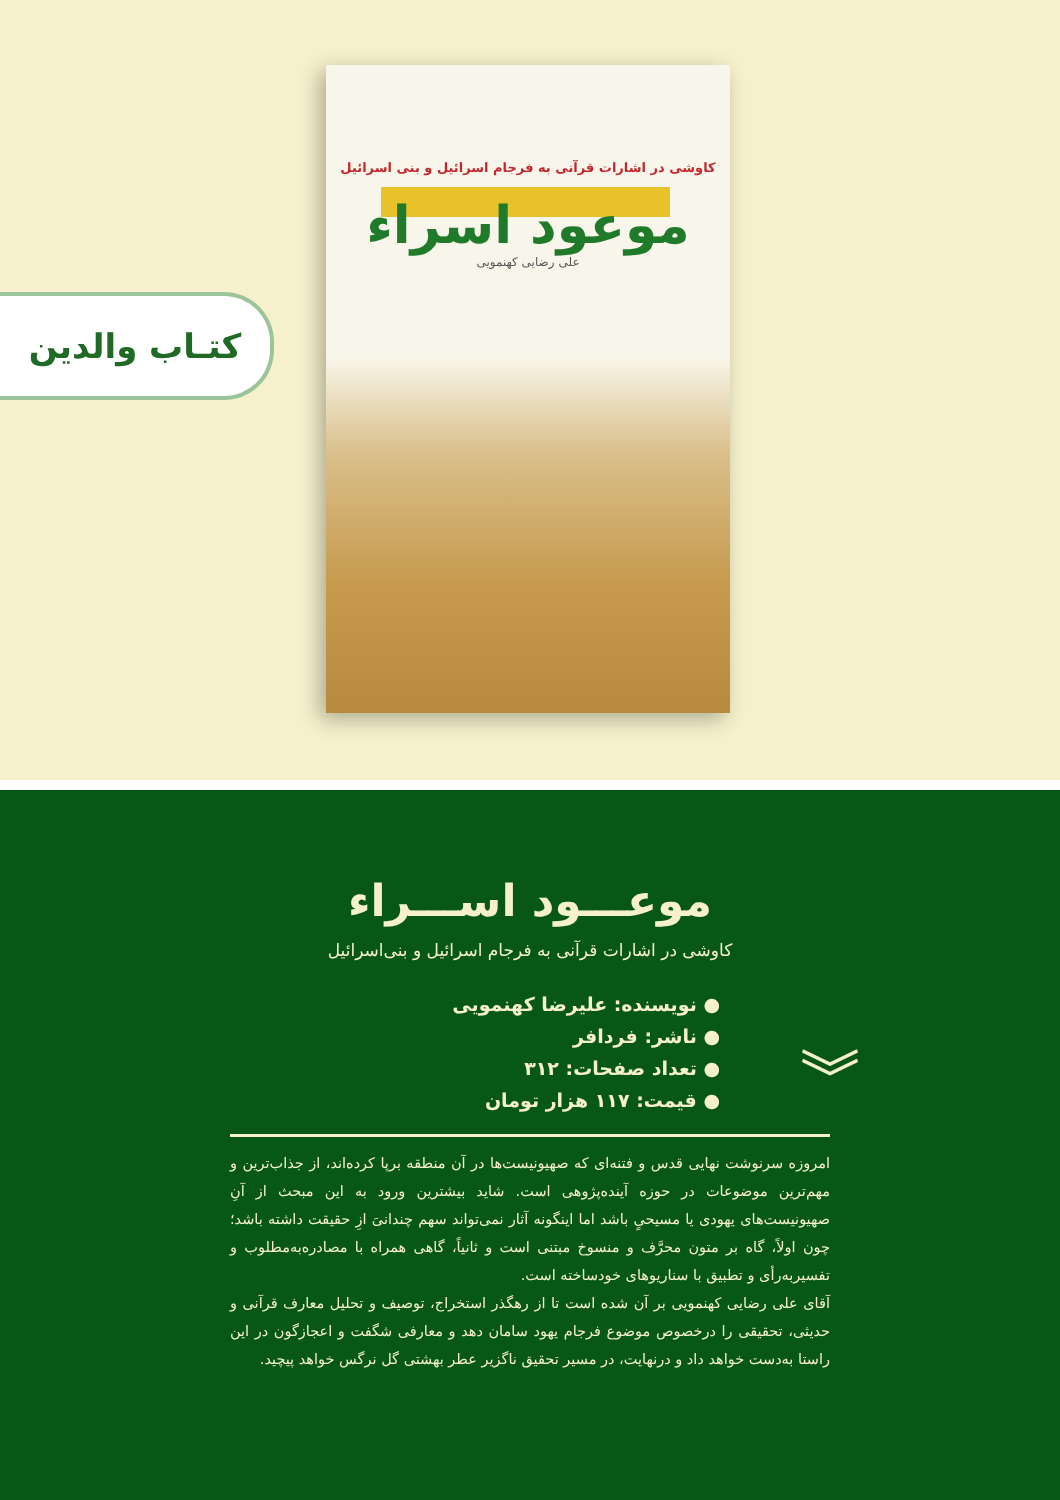کتـاب والدین
کاوشی در اشارات قرآنی به فرجام اسرائیل و بنی اسرائیل
موعود اسراء
علی رضایی کهنمویی
موعـــود اســـراء
کاوشی در اشارات قرآنی به فرجام اسرائیل و بنی‌اسرائیل
︾
● نویسنده: علیرضا کهنمویی
● ناشر: فردافر
● تعداد صفحات: ۳۱۲
● قیمت: ۱۱۷ هزار تومان
امروزه سرنوشت نهایی قدس و فتنه‌ای که صهیونیست‌ها در آن منطقه برپا کرده‌اند، از جذاب‌ترین و مهم‌ترین موضوعات در حوزه آینده‌پژوهی است. شاید بیشترین ورود به این مبحث از آنِ صهیونیست‌های یهودی یا مسیحیٍ باشد اما اینگونه آثار نمی‌تواند سهم چندانیَ ازِ حقیقت داشته باشد؛ چون اولاً، گاه بر متون محرَّف و منسوخ مبتنی است و ثانیاً، گاهی همراه با مصادره‌به‌مطلوب و تفسیربه‌رأی و تطبیق با سناریوهای خودساخته است.
آقای علی رضایی کهنمویی بر آن شده است تا از رهگذر استخراج، توصیف و تحلیل معارف قرآنی و حدیثی، تحقیقی را درخصوص موضوع فرجام یهود سامان دهد و معارفی شگفت و اعجازگون در این راستا به‌دست خواهد داد و درنهایت، در مسیر تحقیق ناگزیر عطر بهشتی گل نرگس خواهد پیچید.